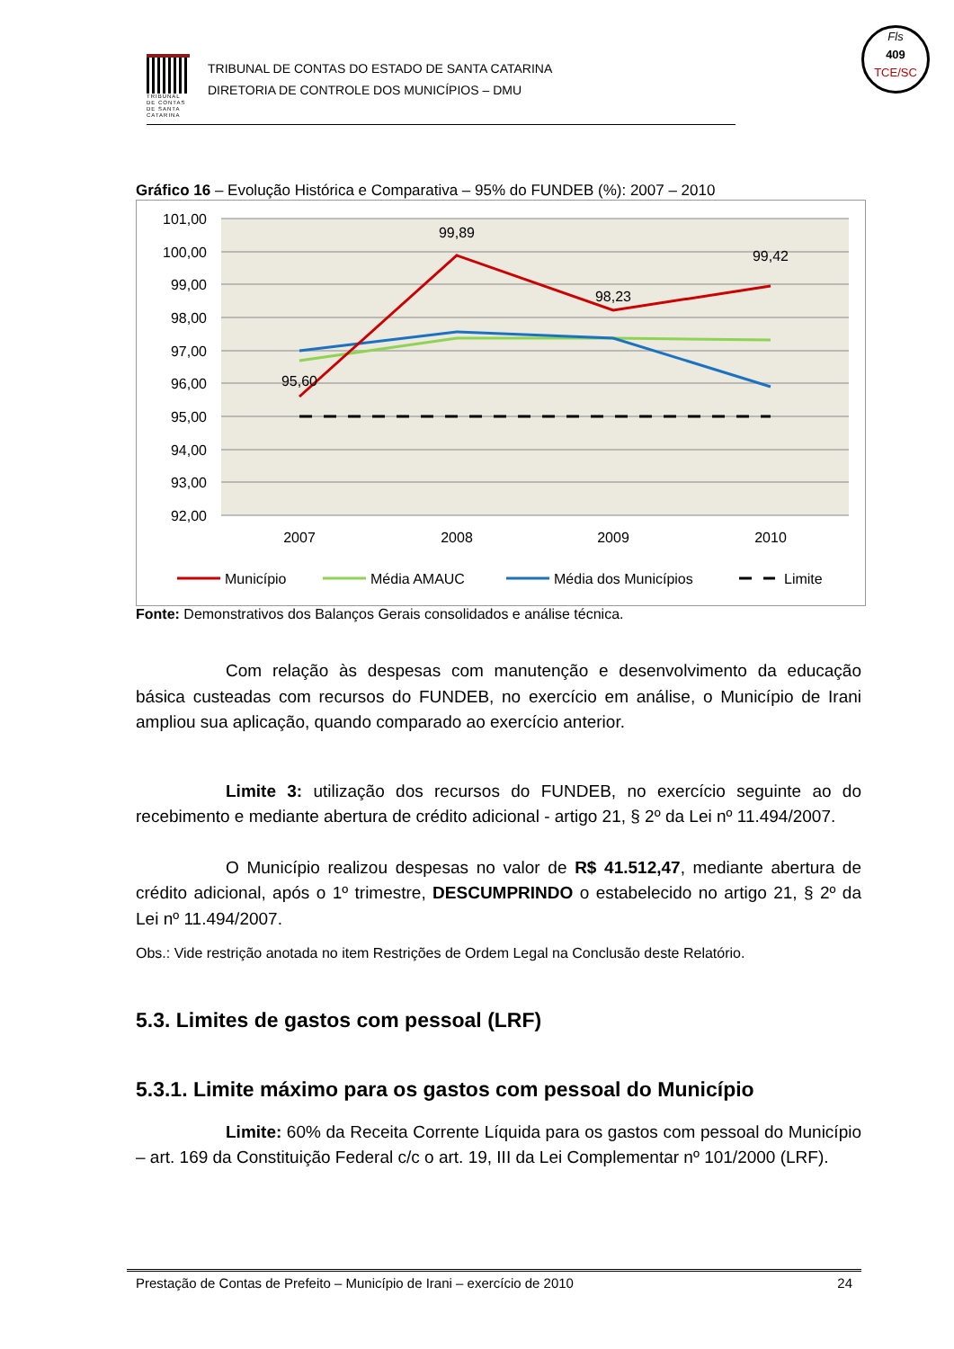TRIBUNAL DE CONTAS DE SANTA CATARINA
TRIBUNAL DE CONTAS DO ESTADO DE SANTA CATARINA
DIRETORIA DE CONTROLE DOS MUNICÍPIOS – DMU
Fls
409
TCE/SC
Gráfico 16 – Evolução Histórica e Comparativa – 95% do FUNDEB (%): 2007 – 2010
101,00
100,00
99,00
98,00
97,00
96,00
95,00
94,00
93,00
92,00
2007
2008
2009
2010
95,60
99,89
98,23
99,42
Município
Média AMAUC
Média dos Municípios
Limite
Fonte: Demonstrativos dos Balanços Gerais consolidados e análise técnica.
Com relação às despesas com manutenção e desenvolvimento da educação básica custeadas com recursos do FUNDEB, no exercício em análise, o Município de Irani ampliou sua aplicação, quando comparado ao exercício anterior.
Limite 3: utilização dos recursos do FUNDEB, no exercício seguinte ao do recebimento e mediante abertura de crédito adicional - artigo 21, § 2º da Lei nº 11.494/2007.
O Município realizou despesas no valor de R$ 41.512,47, mediante abertura de crédito adicional, após o 1º trimestre, DESCUMPRINDO o estabelecido no artigo 21, § 2º da Lei nº 11.494/2007.
Obs.: Vide restrição anotada no item Restrições de Ordem Legal na Conclusão deste Relatório.
5.3. Limites de gastos com pessoal (LRF)
5.3.1. Limite máximo para os gastos com pessoal do Município
Limite: 60% da Receita Corrente Líquida para os gastos com pessoal do Município – art. 169 da Constituição Federal c/c o art. 19, III da Lei Complementar nº 101/2000 (LRF).
Prestação de Contas de Prefeito – Município de Irani – exercício de 2010 24